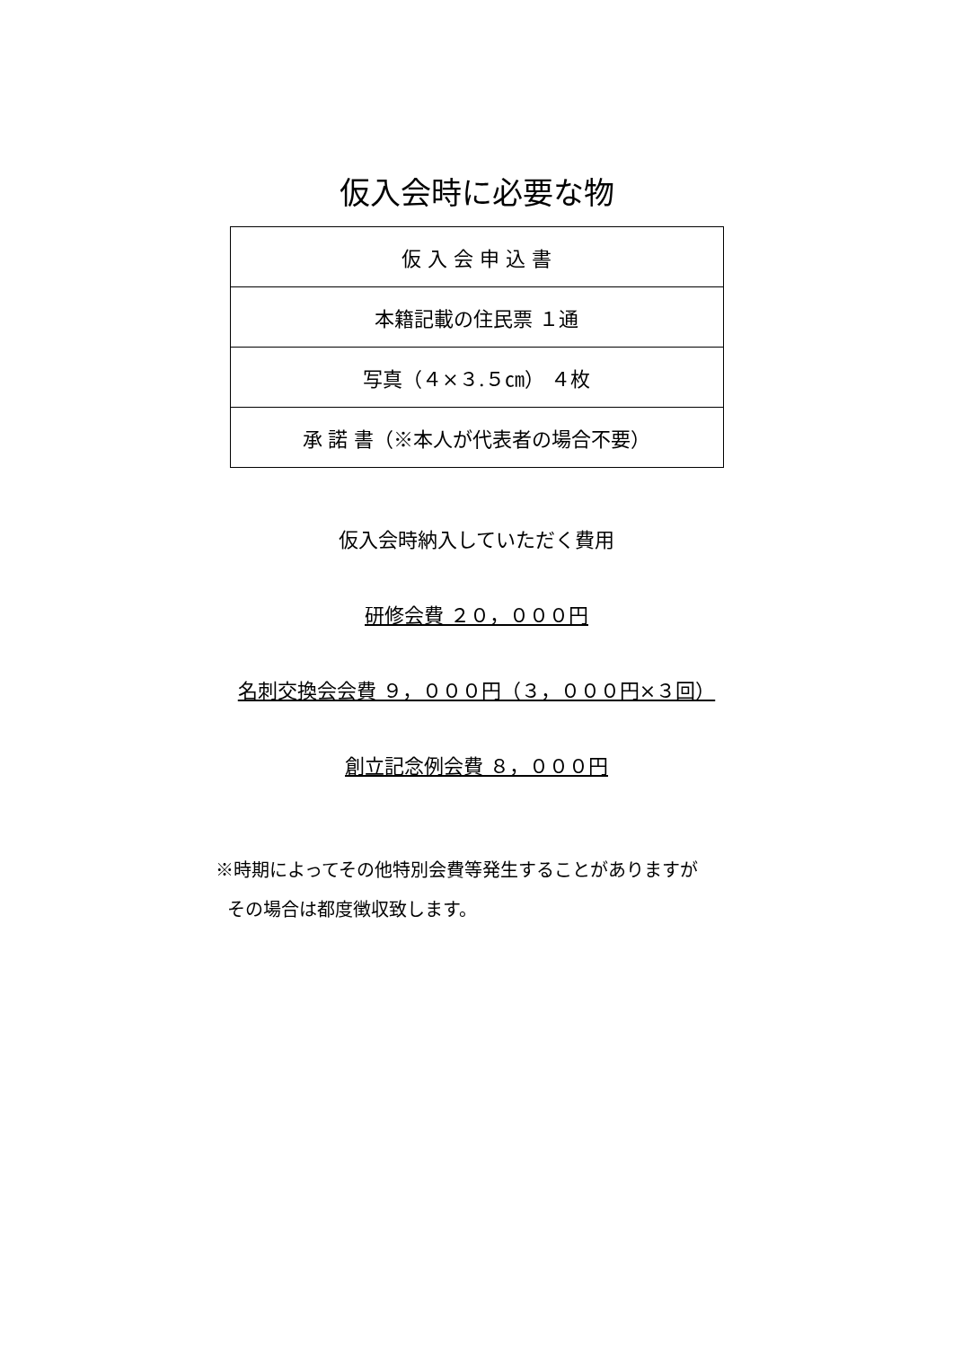仮入会時に必要な物
| 仮 入 会 申 込 書 |
| 本籍記載の住民票 １通 |
| 写真（４×３.５㎝） ４枚 |
| 承 諾 書（※本人が代表者の場合不要） |
仮入会時納入していただく費用
研修会費 ２０，０００円
名刺交換会会費 ９，０００円（３，０００円×３回）
創立記念例会費 ８，０００円
※時期によってその他特別会費等発生することがありますが
その場合は都度徴収致します。